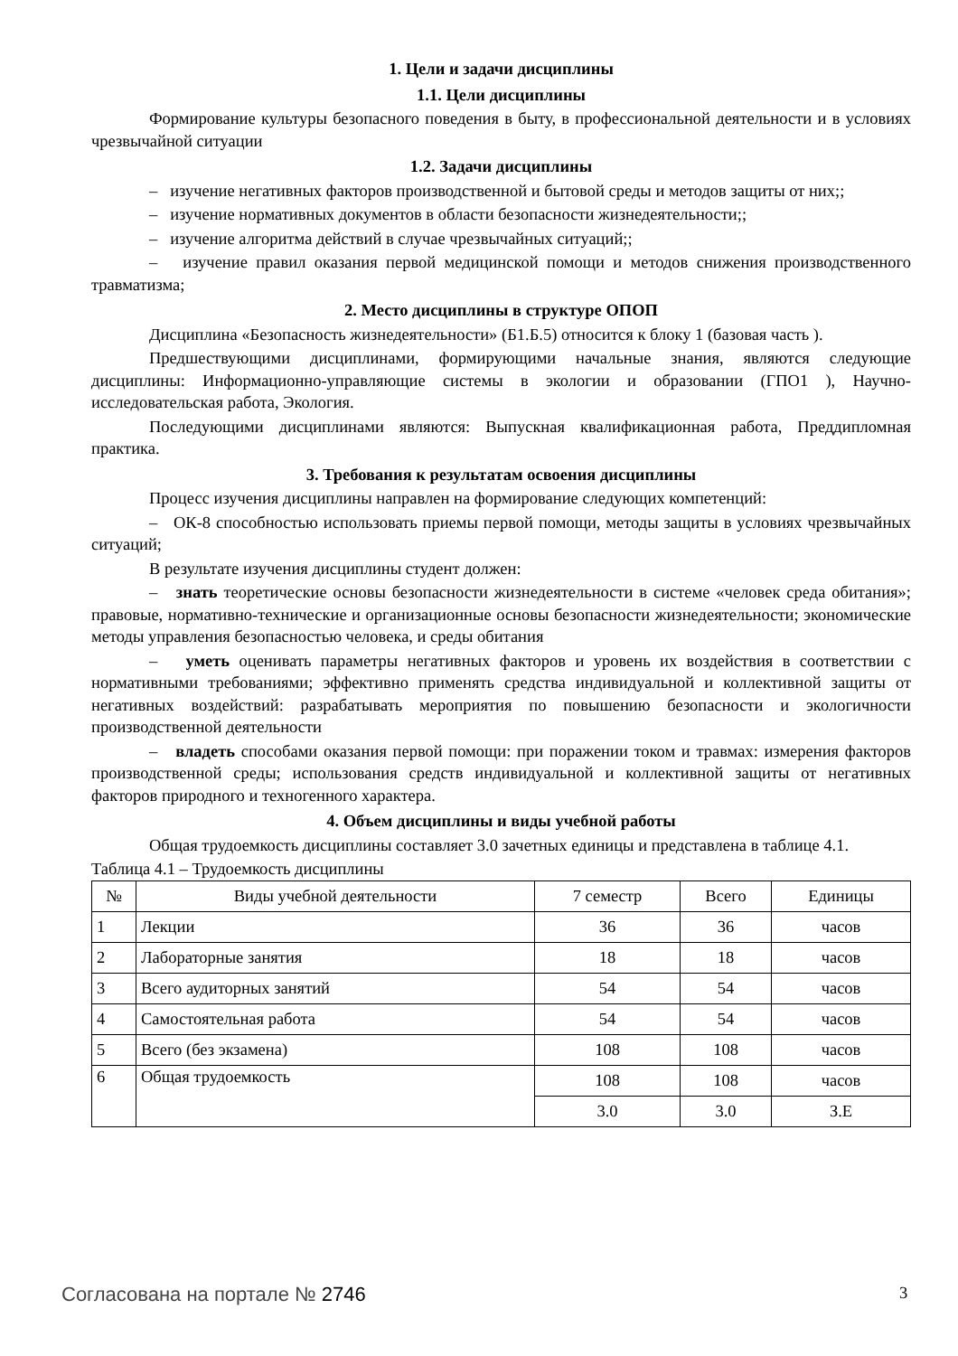1. Цели и задачи дисциплины
1.1. Цели дисциплины
Формирование культуры безопасного поведения в быту, в профессиональной деятельности и в условиях чрезвычайной ситуации
1.2. Задачи дисциплины
– изучение негативных факторов производственной и бытовой среды и методов защиты от них;;
– изучение нормативных документов в области безопасности жизнедеятельности;;
– изучение алгоритма действий в случае чрезвычайных ситуаций;;
– изучение правил оказания первой медицинской помощи и методов снижения производственного травматизма;
2. Место дисциплины в структуре ОПОП
Дисциплина «Безопасность жизнедеятельности» (Б1.Б.5) относится к блоку 1 (базовая часть ).
Предшествующими дисциплинами, формирующими начальные знания, являются следующие дисциплины: Информационно-управляющие системы в экологии и образовании (ГПО1 ), Научно-исследовательская работа, Экология.
Последующими дисциплинами являются: Выпускная квалификационная работа, Преддипломная практика.
3. Требования к результатам освоения дисциплины
Процесс изучения дисциплины направлен на формирование следующих компетенций:
– ОК-8 способностью использовать приемы первой помощи, методы защиты в условиях чрезвычайных ситуаций;
В результате изучения дисциплины студент должен:
– знать теоретические основы безопасности жизнедеятельности в системе «человек среда обитания»; правовые, нормативно-технические и организационные основы безопасности жизнедеятельности; экономические методы управления безопасностью человека, и среды обитания
– уметь оценивать параметры негативных факторов и уровень их воздействия в соответствии с нормативными требованиями; эффективно применять средства индивидуальной и коллективной защиты от негативных воздействий: разрабатывать мероприятия по повышению безопасности и экологичности производственной деятельности
– владеть способами оказания первой помощи: при поражении током и травмах: измерения факторов производственной среды; использования средств индивидуальной и коллективной защиты от негативных факторов природного и техногенного характера.
4. Объем дисциплины и виды учебной работы
Общая трудоемкость дисциплины составляет 3.0 зачетных единицы и представлена в таблице 4.1.
Таблица 4.1 – Трудоемкость дисциплины
| № | Виды учебной деятельности | 7 семестр | Всего | Единицы |
| --- | --- | --- | --- | --- |
| 1 | Лекции | 36 | 36 | часов |
| 2 | Лабораторные занятия | 18 | 18 | часов |
| 3 | Всего аудиторных занятий | 54 | 54 | часов |
| 4 | Самостоятельная работа | 54 | 54 | часов |
| 5 | Всего (без экзамена) | 108 | 108 | часов |
| 6 | Общая трудоемкость | 108 | 108 | часов |
| | | 3.0 | 3.0 | З.Е |
Согласована на портале № 2746 3